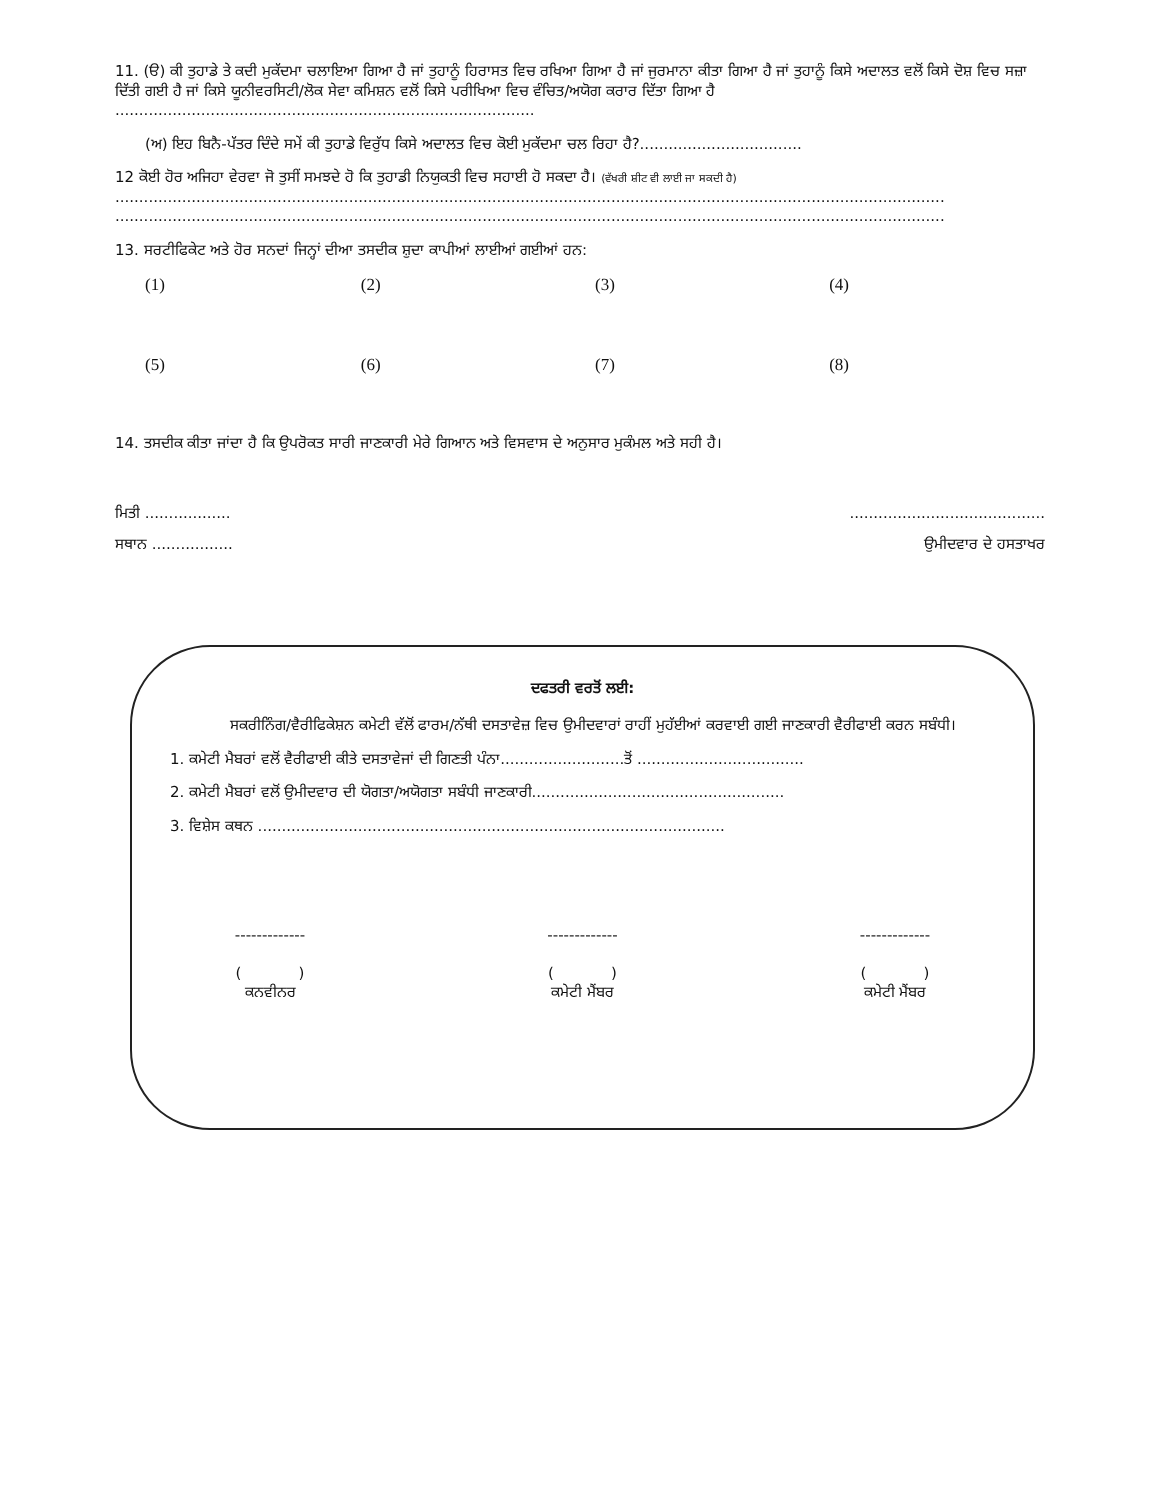11. (ੳ) ਕੀ ਤੁਹਾਡੇ ਤੇ ਕਦੀ ਮੁਕੱਦਮਾ ਚਲਾਇਆ ਗਿਆ ਹੈ ਜਾਂ ਤੁਹਾਨੂੰ ਹਿਰਾਸਤ ਵਿਚ ਰਖਿਆ ਗਿਆ ਹੈ ਜਾਂ ਜੁਰਮਾਨਾ ਕੀਤਾ ਗਿਆ ਹੈ ਜਾਂ ਤੁਹਾਨੂੰ ਕਿਸੇ ਅਦਾਲਤ ਵਲੋਂ ਕਿਸੇ ਦੋਸ਼ ਵਿਚ ਸਜ਼ਾ ਦਿੱਤੀ ਗਈ ਹੈ ਜਾਂ ਕਿਸੇ ਯੂਨੀਵਰਸਿਟੀ/ਲੋਕ ਸੇਵਾ ਕਮਿਸ਼ਨ ਵਲੋਂ ਕਿਸੇ ਪਰੀਖਿਆ ਵਿਚ ਵੰਚਿਤ/ਅਯੋਗ ਕਰਾਰ ਦਿੱਤਾ ਗਿਆ ਹੈ ........................................................................................
(ਅ) ਇਹ ਬਿਨੈ-ਪੱਤਰ ਦਿੰਦੇ ਸਮੇਂ ਕੀ ਤੁਹਾਡੇ ਵਿਰੁੱਧ ਕਿਸੇ ਅਦਾਲਤ ਵਿਚ ਕੋਈ ਮੁਕੱਦਮਾ ਚਲ ਰਿਹਾ ਹੈ?..................................
12 ਕੋਈ ਹੋਰ ਅਜਿਹਾ ਵੇਰਵਾ ਜੋ ਤੁਸੀਂ ਸਮਝਦੇ ਹੋ ਕਿ ਤੁਹਾਡੀ ਨਿਯੁਕਤੀ ਵਿਚ ਸਹਾਈ ਹੋ ਸਕਦਾ ਹੈ। (ਵੱਖਰੀ ਸ਼ੀਟ ਵੀ ਲਾਈ ਜਾ ਸਕਦੀ ਹੈ)
..............................................................................................................................................................................
..............................................................................................................................................................................
13. ਸਰਟੀਫਿਕੇਟ ਅਤੇ ਹੋਰ ਸਨਦਾਂ ਜਿਨ੍ਹਾਂ ਦੀਆ ਤਸਦੀਕ ਸ਼ੁਦਾ ਕਾਪੀਆਂ ਲਾਈਆਂ ਗਈਆਂ ਹਨ:
(1) (2) (3) (4)
(5) (6) (7) (8)
14. ਤਸਦੀਕ ਕੀਤਾ ਜਾਂਦਾ ਹੈ ਕਿ ਉਪਰੋਕਤ ਸਾਰੀ ਜਾਣਕਾਰੀ ਮੇਰੇ ਗਿਆਨ ਅਤੇ ਵਿਸਵਾਸ ਦੇ ਅਨੁਸਾਰ ਮੁਕੰਮਲ ਅਤੇ ਸਹੀ ਹੈ।
ਮਿਤੀ ...........................................................
ਸਥਾਨ ................. ਉਮੀਦਵਾਰ ਦੇ ਹਸਤਾਖਰ
ਦਫਤਰੀ ਵਰਤੋਂ ਲਈ:
ਸਕਰੀਨਿੰਗ/ਵੈਰੀਫਿਕੇਸ਼ਨ ਕਮੇਟੀ ਵੱਲੋਂ ਫਾਰਮ/ਨੱਥੀ ਦਸਤਾਵੇਜ਼ ਵਿਚ ਉਮੀਦਵਾਰਾਂ ਰਾਹੀਂ ਮੁਹੱਈਆਂ ਕਰਵਾਈ ਗਈ ਜਾਣਕਾਰੀ ਵੈਰੀਫਾਈ ਕਰਨ ਸਬੰਧੀ।
1. ਕਮੇਟੀ ਮੈਬਰਾਂ ਵਲੋਂ ਵੈਰੀਫਾਈ ਕੀਤੇ ਦਸਤਾਵੇਜਾਂ ਦੀ ਗਿਣਤੀ ਪੰਨਾ..........................ਤੋਂ ...................................
2. ਕਮੇਟੀ ਮੈਬਰਾਂ ਵਲੋਂ ਉਮੀਦਵਾਰ ਦੀ ਯੋਗਤਾ/ਅਯੋਗਤਾ ਸਬੰਧੀ ਜਾਣਕਾਰੀ.....................................................
3. ਵਿਸ਼ੇਸ ਕਥਨ ..................................................................................................
------------- ------------- -------------
( )
ਕਨਵੀਨਰ
( )
ਕਮੇਟੀ ਮੈਂਬਰ
( )
ਕਮੇਟੀ ਮੈਂਬਰ